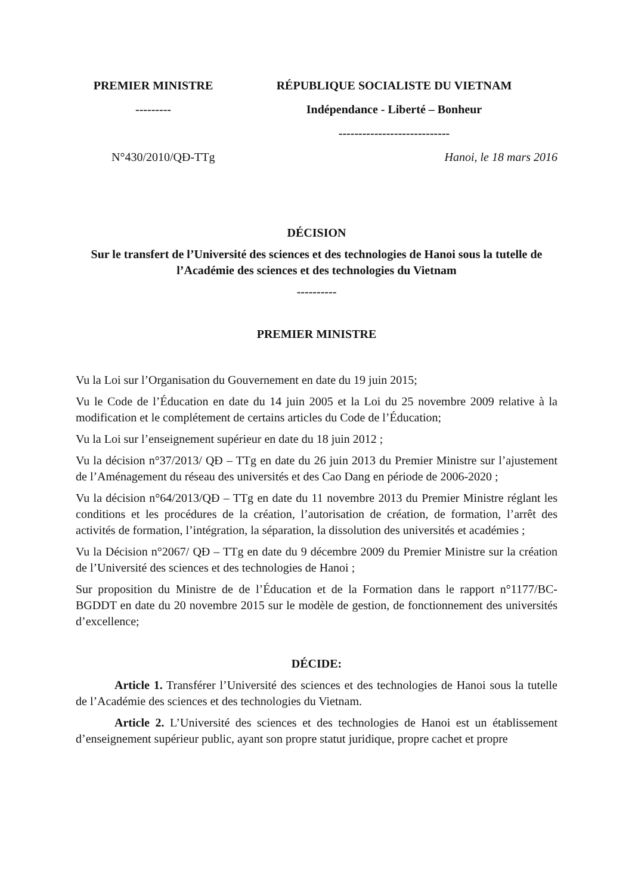PREMIER MINISTRE
---------
RÉPUBLIQUE SOCIALISTE DU VIETNAM
Indépendance - Liberté – Bonheur
----------------------------
N°430/2010/QĐ-TTg Hanoi, le 18 mars 2016
DÉCISION
Sur le transfert de l’Université des sciences et des technologies de Hanoi sous la tutelle de l’Académie des sciences et des technologies du Vietnam
----------
PREMIER MINISTRE
Vu la Loi sur l’Organisation du Gouvernement en date du 19 juin 2015;
Vu le Code de l’Éducation en date du 14 juin 2005 et la Loi du 25 novembre 2009 relative à la modification et le complétement de certains articles du Code de l’Éducation;
Vu la Loi sur l’enseignement supérieur en date du 18 juin 2012 ;
Vu la décision n°37/2013/ QĐ – TTg en date du 26 juin 2013 du Premier Ministre sur l’ajustement de l’Aménagement du réseau des universités et des Cao Dang en période de 2006-2020 ;
Vu la décision n°64/2013/QĐ – TTg en date du 11 novembre 2013 du Premier Ministre réglant les conditions et les procédures de la création, l’autorisation de création, de formation, l’arrêt des activités de formation, l’intégration, la séparation, la dissolution des universités et académies ;
Vu la Décision n°2067/ QĐ – TTg en date du 9 décembre 2009 du Premier Ministre sur la création de l’Université des sciences et des technologies de Hanoi ;
Sur proposition du Ministre de de l’Éducation et de la Formation dans le rapport n°1177/BC-BGDDT en date du 20 novembre 2015 sur le modèle de gestion, de fonctionnement des universités d’excellence;
DÉCIDE:
Article 1. Transférer l’Université des sciences et des technologies de Hanoi sous la tutelle de l’Académie des sciences et des technologies du Vietnam.
Article 2. L’Université des sciences et des technologies de Hanoi est un établissement d’enseignement supérieur public, ayant son propre statut juridique, propre cachet et propre